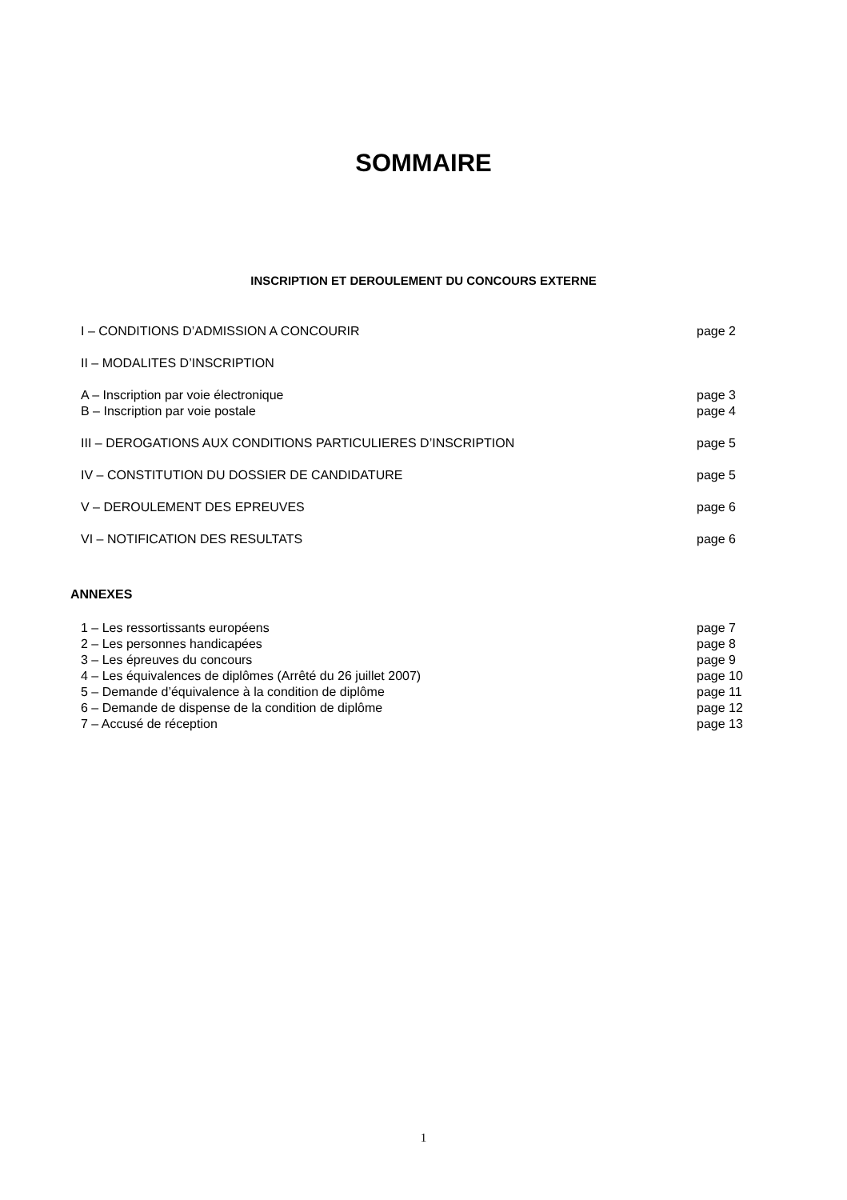SOMMAIRE
INSCRIPTION ET DEROULEMENT DU CONCOURS EXTERNE
I – CONDITIONS D’ADMISSION A CONCOURIR page 2
II – MODALITES D’INSCRIPTION
A – Inscription par voie électronique page 3
B – Inscription par voie postale page 4
III – DEROGATIONS AUX CONDITIONS PARTICULIERES D’INSCRIPTION page 5
IV – CONSTITUTION DU DOSSIER DE CANDIDATURE page 5
V – DEROULEMENT DES EPREUVES page 6
VI – NOTIFICATION DES RESULTATS page 6
ANNEXES
1 – Les ressortissants européens page 7
2 – Les personnes handicapées page 8
3 – Les épreuves du concours page 9
4 – Les équivalences de diplômes (Arrêté du 26 juillet 2007) page 10
5 – Demande d’équivalence à la condition de diplôme page 11
6 – Demande de dispense de la condition de diplôme page 12
7 – Accusé de réception page 13
1